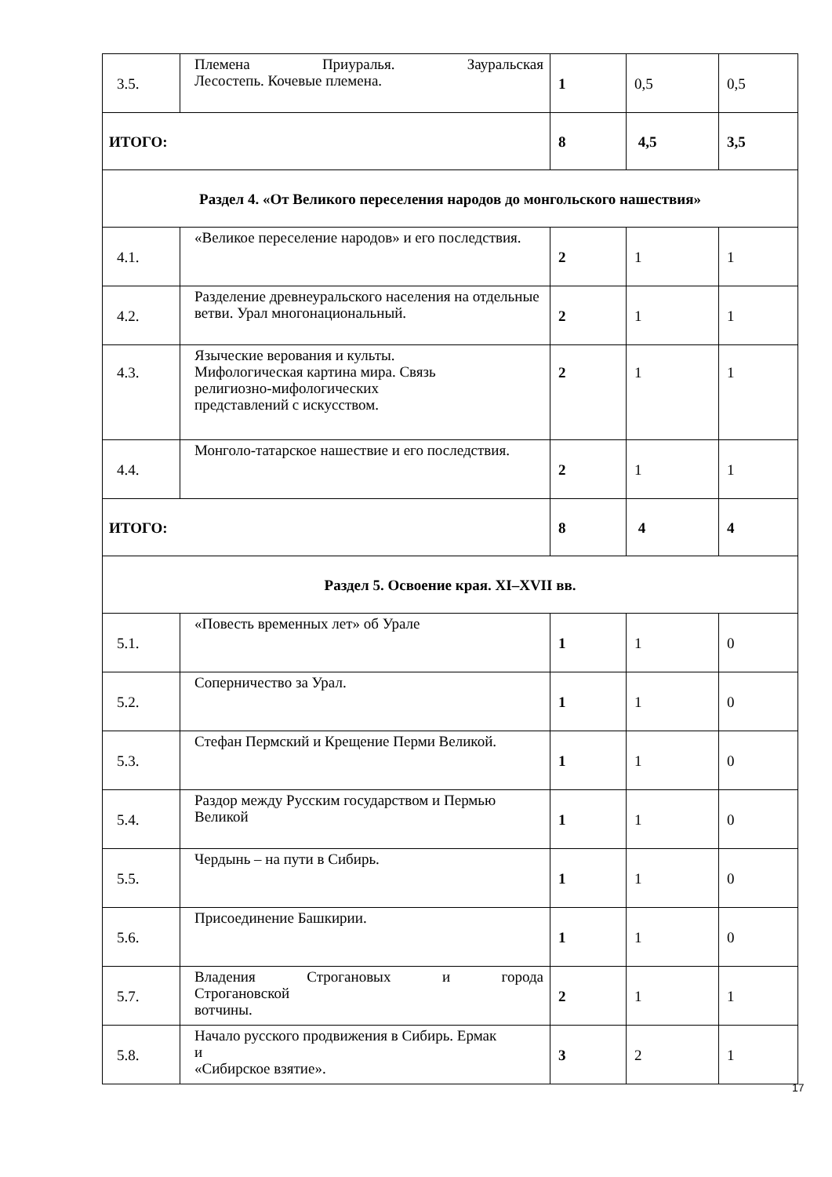| 3.5. | Племена Приуралья. Зауральская Лесостепь. Кочевые племена. | 1 | 0,5 | 0,5 |
| ИТОГО: | | 8 | 4,5 | 3,5 |
| Раздел 4. «От Великого переселения народов до монгольского нашествия» | | | | |
| 4.1. | «Великое переселение народов» и его последствия. | 2 | 1 | 1 |
| 4.2. | Разделение древнеуральского населения на отдельные ветви. Урал многонациональный. | 2 | 1 | 1 |
| 4.3. | Языческие верования и культы. Мифологическая картина мира. Связь религиозно-мифологических представлений с искусством. | 2 | 1 | 1 |
| 4.4. | Монголо-татарское нашествие и его последствия. | 2 | 1 | 1 |
| ИТОГО: | | 8 | 4 | 4 |
| Раздел 5. Освоение края. XI–XVII вв. | | | | |
| 5.1. | «Повесть временных лет» об Урале | 1 | 1 | 0 |
| 5.2. | Соперничество за Урал. | 1 | 1 | 0 |
| 5.3. | Стефан Пермский и Крещение Перми Великой. | 1 | 1 | 0 |
| 5.4. | Раздор между Русским государством и Пермью Великой | 1 | 1 | 0 |
| 5.5. | Чердынь – на пути в Сибирь. | 1 | 1 | 0 |
| 5.6. | Присоединение Башкирии. | 1 | 1 | 0 |
| 5.7. | Владения Строгановых и города Строгановской вотчины. | 2 | 1 | 1 |
| 5.8. | Начало русского продвижения в Сибирь. Ермак и «Сибирское взятие». | 3 | 2 | 1 |
17